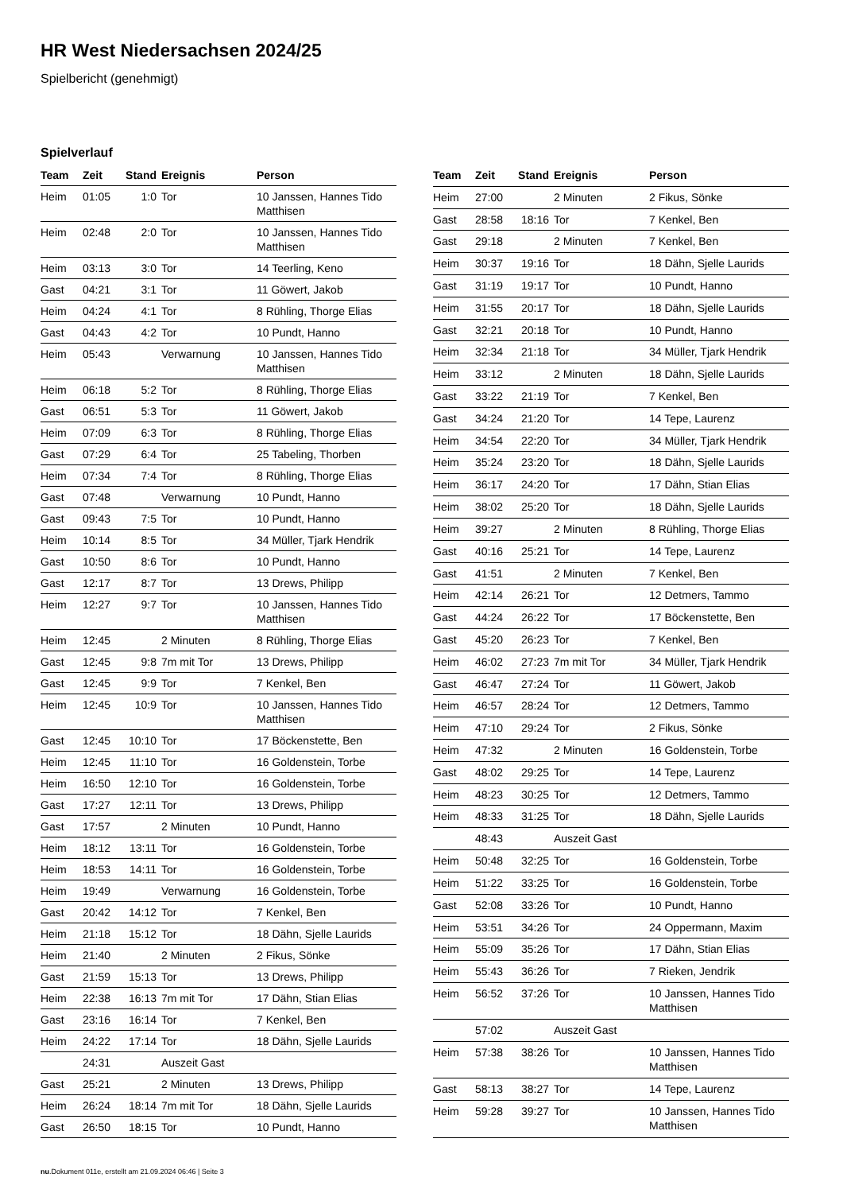HR West Niedersachsen 2024/25
Spielbericht (genehmigt)
Spielverlauf
| Team | Zeit | Stand | Ereignis | Person |
| --- | --- | --- | --- | --- |
| Heim | 01:05 | 1:0 | Tor | 10 Janssen, Hannes Tido Matthisen |
| Heim | 02:48 | 2:0 | Tor | 10 Janssen, Hannes Tido Matthisen |
| Heim | 03:13 | 3:0 | Tor | 14 Teerling, Keno |
| Gast | 04:21 | 3:1 | Tor | 11 Göwert, Jakob |
| Heim | 04:24 | 4:1 | Tor | 8 Rühling, Thorge Elias |
| Gast | 04:43 | 4:2 | Tor | 10 Pundt, Hanno |
| Heim | 05:43 | | Verwarnung | 10 Janssen, Hannes Tido Matthisen |
| Heim | 06:18 | 5:2 | Tor | 8 Rühling, Thorge Elias |
| Gast | 06:51 | 5:3 | Tor | 11 Göwert, Jakob |
| Heim | 07:09 | 6:3 | Tor | 8 Rühling, Thorge Elias |
| Gast | 07:29 | 6:4 | Tor | 25 Tabeling, Thorben |
| Heim | 07:34 | 7:4 | Tor | 8 Rühling, Thorge Elias |
| Gast | 07:48 | | Verwarnung | 10 Pundt, Hanno |
| Gast | 09:43 | 7:5 | Tor | 10 Pundt, Hanno |
| Heim | 10:14 | 8:5 | Tor | 34 Müller, Tjark Hendrik |
| Gast | 10:50 | 8:6 | Tor | 10 Pundt, Hanno |
| Gast | 12:17 | 8:7 | Tor | 13 Drews, Philipp |
| Heim | 12:27 | 9:7 | Tor | 10 Janssen, Hannes Tido Matthisen |
| Heim | 12:45 | | 2 Minuten | 8 Rühling, Thorge Elias |
| Gast | 12:45 | 9:8 | 7m mit Tor | 13 Drews, Philipp |
| Gast | 12:45 | 9:9 | Tor | 7 Kenkel, Ben |
| Heim | 12:45 | 10:9 | Tor | 10 Janssen, Hannes Tido Matthisen |
| Gast | 12:45 | 10:10 | Tor | 17 Böckenstette, Ben |
| Heim | 12:45 | 11:10 | Tor | 16 Goldenstein, Torbe |
| Heim | 16:50 | 12:10 | Tor | 16 Goldenstein, Torbe |
| Gast | 17:27 | 12:11 | Tor | 13 Drews, Philipp |
| Gast | 17:57 | | 2 Minuten | 10 Pundt, Hanno |
| Heim | 18:12 | 13:11 | Tor | 16 Goldenstein, Torbe |
| Heim | 18:53 | 14:11 | Tor | 16 Goldenstein, Torbe |
| Heim | 19:49 | | Verwarnung | 16 Goldenstein, Torbe |
| Gast | 20:42 | 14:12 | Tor | 7 Kenkel, Ben |
| Heim | 21:18 | 15:12 | Tor | 18 Dähn, Sjelle Laurids |
| Heim | 21:40 | | 2 Minuten | 2 Fikus, Sönke |
| Gast | 21:59 | 15:13 | Tor | 13 Drews, Philipp |
| Heim | 22:38 | 16:13 | 7m mit Tor | 17 Dähn, Stian Elias |
| Gast | 23:16 | 16:14 | Tor | 7 Kenkel, Ben |
| Heim | 24:22 | 17:14 | Tor | 18 Dähn, Sjelle Laurids |
| | 24:31 | | Auszeit Gast | |
| Gast | 25:21 | | 2 Minuten | 13 Drews, Philipp |
| Heim | 26:24 | 18:14 | 7m mit Tor | 18 Dähn, Sjelle Laurids |
| Gast | 26:50 | 18:15 | Tor | 10 Pundt, Hanno |
| Team | Zeit | Stand | Ereignis | Person |
| --- | --- | --- | --- | --- |
| Heim | 27:00 | | 2 Minuten | 2 Fikus, Sönke |
| Gast | 28:58 | 18:16 | Tor | 7 Kenkel, Ben |
| Gast | 29:18 | | 2 Minuten | 7 Kenkel, Ben |
| Heim | 30:37 | 19:16 | Tor | 18 Dähn, Sjelle Laurids |
| Gast | 31:19 | 19:17 | Tor | 10 Pundt, Hanno |
| Heim | 31:55 | 20:17 | Tor | 18 Dähn, Sjelle Laurids |
| Gast | 32:21 | 20:18 | Tor | 10 Pundt, Hanno |
| Heim | 32:34 | 21:18 | Tor | 34 Müller, Tjark Hendrik |
| Heim | 33:12 | | 2 Minuten | 18 Dähn, Sjelle Laurids |
| Gast | 33:22 | 21:19 | Tor | 7 Kenkel, Ben |
| Gast | 34:24 | 21:20 | Tor | 14 Tepe, Laurenz |
| Heim | 34:54 | 22:20 | Tor | 34 Müller, Tjark Hendrik |
| Heim | 35:24 | 23:20 | Tor | 18 Dähn, Sjelle Laurids |
| Heim | 36:17 | 24:20 | Tor | 17 Dähn, Stian Elias |
| Heim | 38:02 | 25:20 | Tor | 18 Dähn, Sjelle Laurids |
| Heim | 39:27 | | 2 Minuten | 8 Rühling, Thorge Elias |
| Gast | 40:16 | 25:21 | Tor | 14 Tepe, Laurenz |
| Gast | 41:51 | | 2 Minuten | 7 Kenkel, Ben |
| Heim | 42:14 | 26:21 | Tor | 12 Detmers, Tammo |
| Gast | 44:24 | 26:22 | Tor | 17 Böckenstette, Ben |
| Gast | 45:20 | 26:23 | Tor | 7 Kenkel, Ben |
| Heim | 46:02 | 27:23 | 7m mit Tor | 34 Müller, Tjark Hendrik |
| Gast | 46:47 | 27:24 | Tor | 11 Göwert, Jakob |
| Heim | 46:57 | 28:24 | Tor | 12 Detmers, Tammo |
| Heim | 47:10 | 29:24 | Tor | 2 Fikus, Sönke |
| Heim | 47:32 | | 2 Minuten | 16 Goldenstein, Torbe |
| Gast | 48:02 | 29:25 | Tor | 14 Tepe, Laurenz |
| Heim | 48:23 | 30:25 | Tor | 12 Detmers, Tammo |
| Heim | 48:33 | 31:25 | Tor | 18 Dähn, Sjelle Laurids |
| | 48:43 | | Auszeit Gast | |
| Heim | 50:48 | 32:25 | Tor | 16 Goldenstein, Torbe |
| Heim | 51:22 | 33:25 | Tor | 16 Goldenstein, Torbe |
| Gast | 52:08 | 33:26 | Tor | 10 Pundt, Hanno |
| Heim | 53:51 | 34:26 | Tor | 24 Oppermann, Maxim |
| Heim | 55:09 | 35:26 | Tor | 17 Dähn, Stian Elias |
| Heim | 55:43 | 36:26 | Tor | 7 Rieken, Jendrik |
| Heim | 56:52 | 37:26 | Tor | 10 Janssen, Hannes Tido Matthisen |
| | 57:02 | | Auszeit Gast | |
| Heim | 57:38 | 38:26 | Tor | 10 Janssen, Hannes Tido Matthisen |
| Gast | 58:13 | 38:27 | Tor | 14 Tepe, Laurenz |
| Heim | 59:28 | 39:27 | Tor | 10 Janssen, Hannes Tido Matthisen |
nu.Dokument 011e, erstellt am 21.09.2024 06:46 | Seite 3